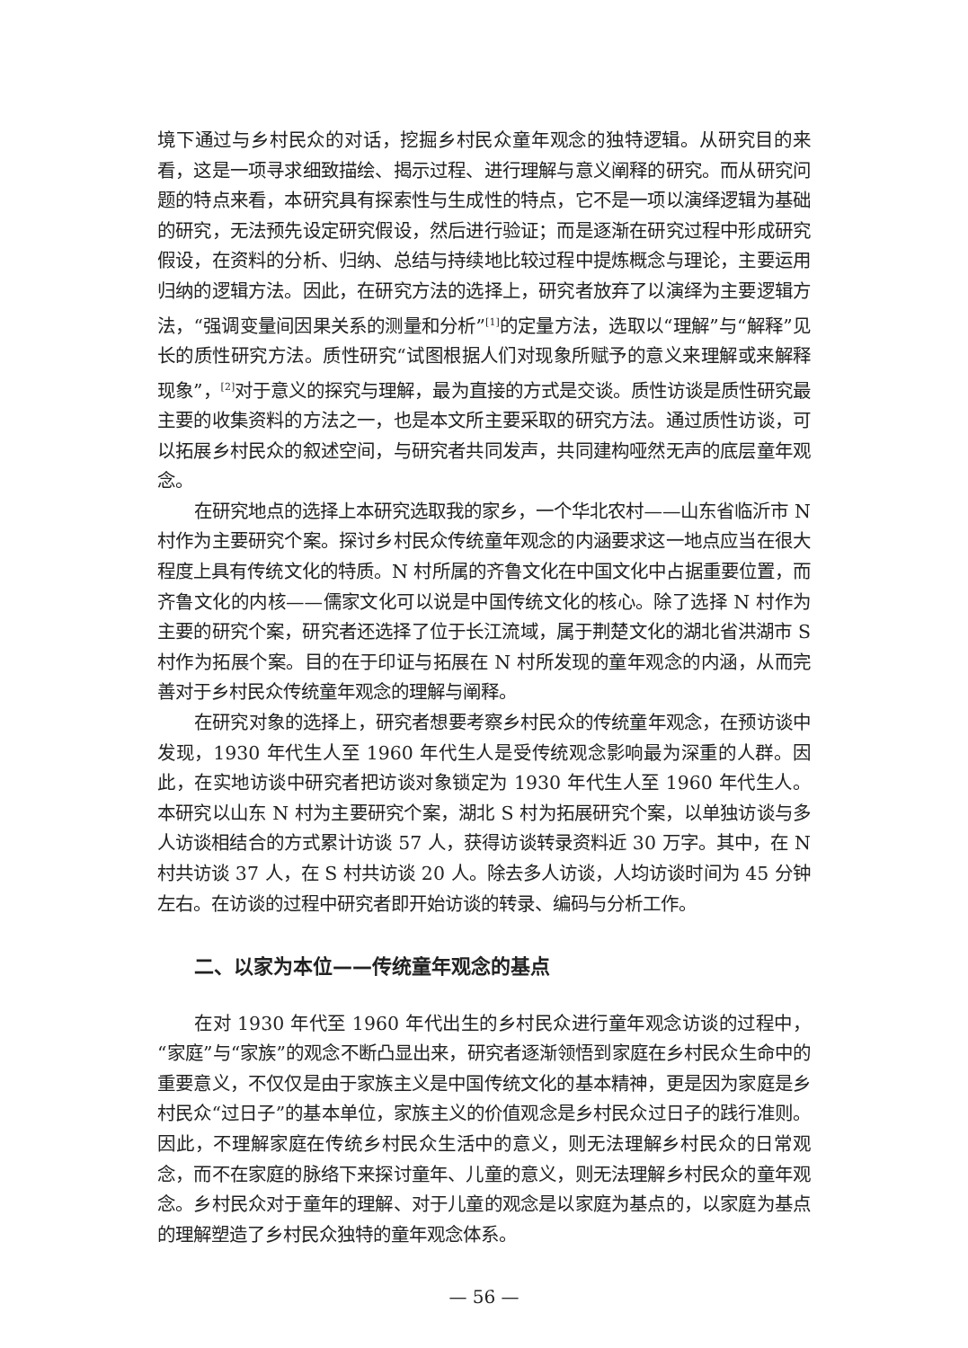境下通过与乡村民众的对话，挖掘乡村民众童年观念的独特逻辑。从研究目的来看，这是一项寻求细致描绘、揭示过程、进行理解与意义阐释的研究。而从研究问题的特点来看，本研究具有探索性与生成性的特点，它不是一项以演绎逻辑为基础的研究，无法预先设定研究假设，然后进行验证；而是逐渐在研究过程中形成研究假设，在资料的分析、归纳、总结与持续地比较过程中提炼概念与理论，主要运用归纳的逻辑方法。因此，在研究方法的选择上，研究者放弃了以演绎为主要逻辑方法，“强调变量间因果关系的测量和分析”<sup>[1]</sup>的定量方法，选取以“理解”与“解释”见长的质性研究方法。质性研究“试图根据人们对现象所赋予的意义来理解或来解释现象”，<sup>[2]</sup>对于意义的探究与理解，最为直接的方式是交谈。质性访谈是质性研究最主要的收集资料的方法之一，也是本文所主要采取的研究方法。通过质性访谈，可以拓展乡村民众的叙述空间，与研究者共同发声，共同建构哑然无声的底层童年观念。
在研究地点的选择上本研究选取我的家乡，一个华北农村——山东省临沂市 N 村作为主要研究个案。探讨乡村民众传统童年观念的内涵要求这一地点应当在很大程度上具有传统文化的特质。N 村所属的齐鲁文化在中国文化中占据重要位置，而齐鲁文化的内核——儒家文化可以说是中国传统文化的核心。除了选择 N 村作为主要的研究个案，研究者还选择了位于长江流域，属于荆楚文化的湖北省洪湖市 S 村作为拓展个案。目的在于印证与拓展在 N 村所发现的童年观念的内涵，从而完善对于乡村民众传统童年观念的理解与阐释。
在研究对象的选择上，研究者想要考察乡村民众的传统童年观念，在预访谈中发现，1930 年代生人至 1960 年代生人是受传统观念影响最为深重的人群。因此，在实地访谈中研究者把访谈对象锁定为 1930 年代生人至 1960 年代生人。本研究以山东 N 村为主要研究个案，湖北 S 村为拓展研究个案，以单独访谈与多人访谈相结合的方式累计访谈 57 人，获得访谈转录资料近 30 万字。其中，在 N 村共访谈 37 人，在 S 村共访谈 20 人。除去多人访谈，人均访谈时间为 45 分钟左右。在访谈的过程中研究者即开始访谈的转录、编码与分析工作。
二、以家为本位——传统童年观念的基点
在对 1930 年代至 1960 年代出生的乡村民众进行童年观念访谈的过程中，“家庭”与“家族”的观念不断凸显出来，研究者逐渐领悟到家庭在乡村民众生命中的重要意义，不仅仅是由于家族主义是中国传统文化的基本精神，更是因为家庭是乡村民众“过日子”的基本单位，家族主义的价值观念是乡村民众过日子的践行准则。因此，不理解家庭在传统乡村民众生活中的意义，则无法理解乡村民众的日常观念，而不在家庭的脉络下来探讨童年、儿童的意义，则无法理解乡村民众的童年观念。乡村民众对于童年的理解、对于儿童的观念是以家庭为基点的，以家庭为基点的理解塑造了乡村民众独特的童年观念体系。
— 56 —